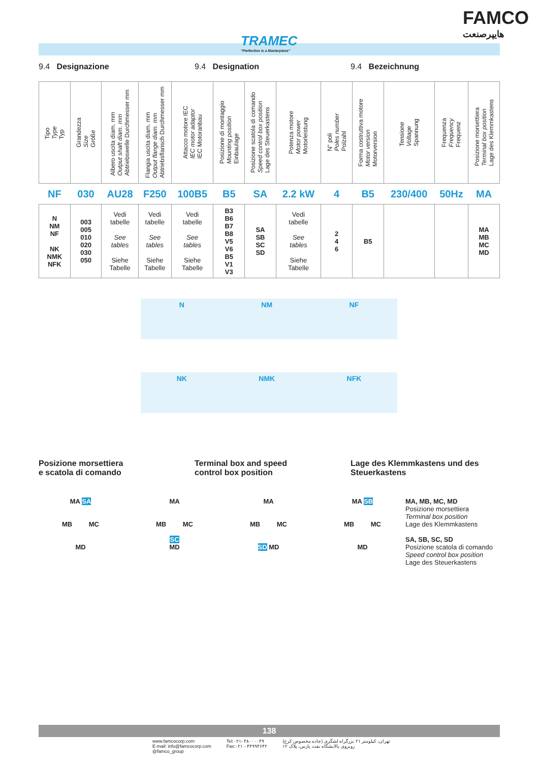TRAMEC
“Perfection is a Masterpiece”
FAMCO
هایپرصنعت
9.4 Designazione 9.4 Designation 9.4 Bezeichnung
| Tipo Type Typ | Grandezza Size Größe | Albero uscita diam. mm Output shaft diam. mm Abtriebswelle Durchmesser mm | Flangia uscita diam. mm Output flange diam. mm Abtriebsflansch Durchmesser mm | Attacco motore IEC IEC motor adaptor IEC Motoranbau | Posizione di montaggio Mounting position Einbaulage | Posizione scatola di comando Speed control box position Lage des Steuerkastens | Potenza motore Motor power Motorleistung | N° poli Poles number Polzahl | Forma costruttiva motore Motor version Motorversion | Tensione Voltage Spannung | Frequenza Frequency Frequenz | Posizione morsettiera Terminal box position Lage des Klemmkastens |
| --- | --- | --- | --- | --- | --- | --- | --- | --- | --- | --- | --- | --- |
| NF | 030 | AU28 | F250 | 100B5 | B5 | SA | 2.2 kW | 4 | B5 | 230/400 | 50Hz | MA |
| N NM NF NK NMK NFK | 003 005 010 020 030 050 | Vedi tabelle See tables Siehe Tabelle | Vedi tabelle See tables Siehe Tabelle | Vedi tabelle See tables Siehe Tabelle | B3 B6 B7 B8 V5 V6 B5 V1 V3 | SA SB SC SD | Vedi tabelle See tables Siehe Tabelle | 2 4 6 | B5 | | | MA MB MC MD |
N NM NF
NK NMK NFK
Posizione morsettiera
e scatola di comando
Terminal box and speed
control box position
Lage des Klemmkastens und des
Steuerkastens
MA SA
MB MC
MD
MA
MB MC
SC
MD
MA
MB MC
SD MD
MA SB
MB MC
MD
MA, MB, MC, MD
Posizione morsettiera
Terminal box position
Lage des Klemmkastens
SA, SB, SC, SD
Posizione scatola di comando
Speed control box position
Lage des Steuerkastens
138
www.famcocorp.com
E-mail: info@famcocorp.com
@famco_group
Tel:۰۲۱- ۴۸۰۰۰۰۴۹
Fax:۰۲۱ - ۴۴۹۹۴۶۴۲
تهران، کیلومتر ۲۱ بزرگراه لشگری (جاده مخصوص کرج)
روبروی پالایشگاه نفت پارس، پلاک ۱۲